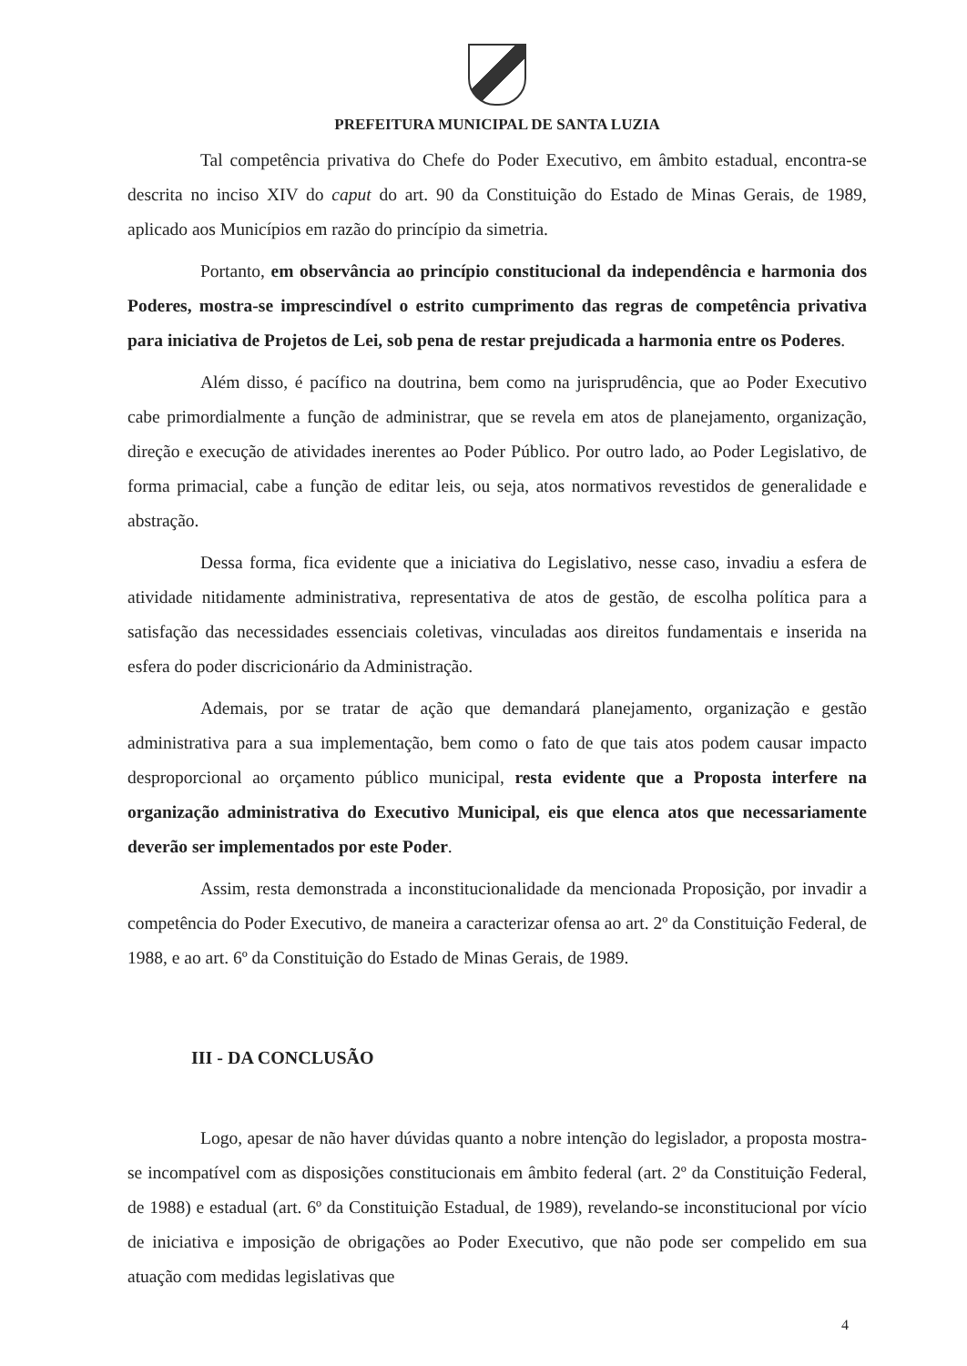PREFEITURA MUNICIPAL DE SANTA LUZIA
Tal competência privativa do Chefe do Poder Executivo, em âmbito estadual, encontra-se descrita no inciso XIV do caput do art. 90 da Constituição do Estado de Minas Gerais, de 1989, aplicado aos Municípios em razão do princípio da simetria.
Portanto, em observância ao princípio constitucional da independência e harmonia dos Poderes, mostra-se imprescindível o estrito cumprimento das regras de competência privativa para iniciativa de Projetos de Lei, sob pena de restar prejudicada a harmonia entre os Poderes.
Além disso, é pacífico na doutrina, bem como na jurisprudência, que ao Poder Executivo cabe primordialmente a função de administrar, que se revela em atos de planejamento, organização, direção e execução de atividades inerentes ao Poder Público. Por outro lado, ao Poder Legislativo, de forma primacial, cabe a função de editar leis, ou seja, atos normativos revestidos de generalidade e abstração.
Dessa forma, fica evidente que a iniciativa do Legislativo, nesse caso, invadiu a esfera de atividade nitidamente administrativa, representativa de atos de gestão, de escolha política para a satisfação das necessidades essenciais coletivas, vinculadas aos direitos fundamentais e inserida na esfera do poder discricionário da Administração.
Ademais, por se tratar de ação que demandará planejamento, organização e gestão administrativa para a sua implementação, bem como o fato de que tais atos podem causar impacto desproporcional ao orçamento público municipal, resta evidente que a Proposta interfere na organização administrativa do Executivo Municipal, eis que elenca atos que necessariamente deverão ser implementados por este Poder.
Assim, resta demonstrada a inconstitucionalidade da mencionada Proposição, por invadir a competência do Poder Executivo, de maneira a caracterizar ofensa ao art. 2º da Constituição Federal, de 1988, e ao art. 6º da Constituição do Estado de Minas Gerais, de 1989.
III - DA CONCLUSÃO
Logo, apesar de não haver dúvidas quanto a nobre intenção do legislador, a proposta mostra-se incompatível com as disposições constitucionais em âmbito federal (art. 2º da Constituição Federal, de 1988) e estadual (art. 6º da Constituição Estadual, de 1989), revelando-se inconstitucional por vício de iniciativa e imposição de obrigações ao Poder Executivo, que não pode ser compelido em sua atuação com medidas legislativas que
4